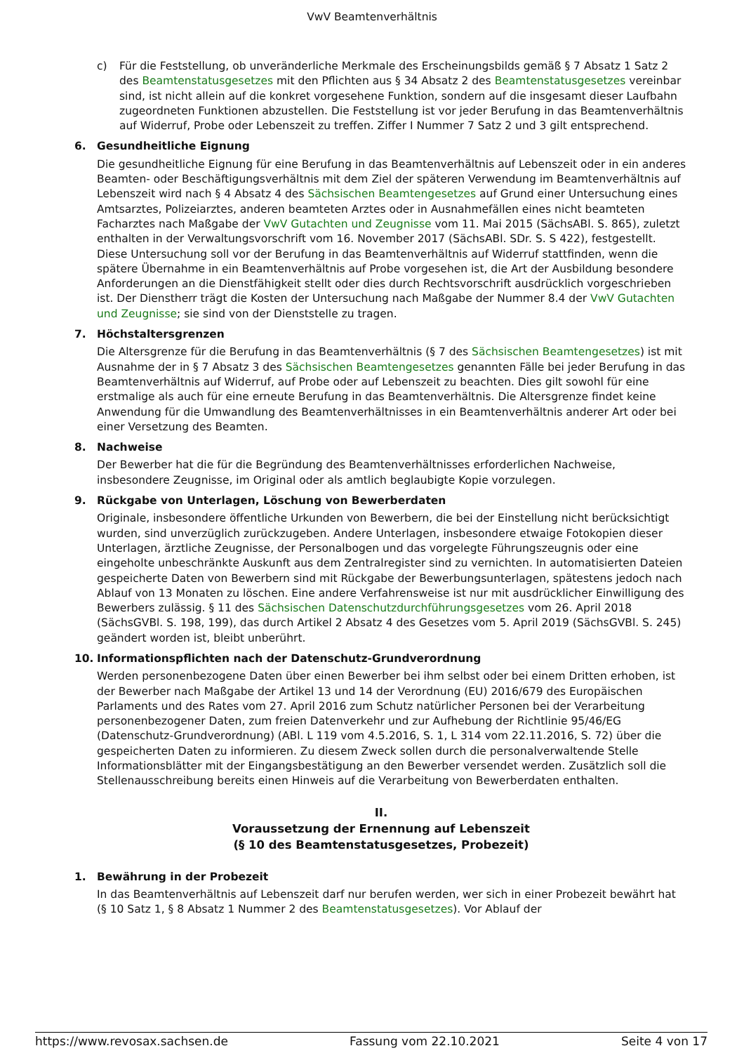VwV Beamtenverhältnis
c) Für die Feststellung, ob unveränderliche Merkmale des Erscheinungsbilds gemäß § 7 Absatz 1 Satz 2 des Beamtenstatusgesetzes mit den Pflichten aus § 34 Absatz 2 des Beamtenstatusgesetzes vereinbar sind, ist nicht allein auf die konkret vorgesehene Funktion, sondern auf die insgesamt dieser Laufbahn zugeordneten Funktionen abzustellen. Die Feststellung ist vor jeder Berufung in das Beamtenverhältnis auf Widerruf, Probe oder Lebenszeit zu treffen. Ziffer I Nummer 7 Satz 2 und 3 gilt entsprechend.
6. Gesundheitliche Eignung
Die gesundheitliche Eignung für eine Berufung in das Beamtenverhältnis auf Lebenszeit oder in ein anderes Beamten- oder Beschäftigungsverhältnis mit dem Ziel der späteren Verwendung im Beamtenverhältnis auf Lebenszeit wird nach § 4 Absatz 4 des Sächsischen Beamtengesetzes auf Grund einer Untersuchung eines Amtsarztes, Polizeiarztes, anderen beamteten Arztes oder in Ausnahmefällen eines nicht beamteten Facharztes nach Maßgabe der VwV Gutachten und Zeugnisse vom 11. Mai 2015 (SächsABl. S. 865), zuletzt enthalten in der Verwaltungsvorschrift vom 16. November 2017 (SächsABl. SDr. S. S 422), festgestellt. Diese Untersuchung soll vor der Berufung in das Beamtenverhältnis auf Widerruf stattfinden, wenn die spätere Übernahme in ein Beamtenverhältnis auf Probe vorgesehen ist, die Art der Ausbildung besondere Anforderungen an die Dienstfähigkeit stellt oder dies durch Rechtsvorschrift ausdrücklich vorgeschrieben ist. Der Dienstherr trägt die Kosten der Untersuchung nach Maßgabe der Nummer 8.4 der VwV Gutachten und Zeugnisse; sie sind von der Dienststelle zu tragen.
7. Höchstaltersgrenzen
Die Altersgrenze für die Berufung in das Beamtenverhältnis (§ 7 des Sächsischen Beamtengesetzes) ist mit Ausnahme der in § 7 Absatz 3 des Sächsischen Beamtengesetzes genannten Fälle bei jeder Berufung in das Beamtenverhältnis auf Widerruf, auf Probe oder auf Lebenszeit zu beachten. Dies gilt sowohl für eine erstmalige als auch für eine erneute Berufung in das Beamtenverhältnis. Die Altersgrenze findet keine Anwendung für die Umwandlung des Beamtenverhältnisses in ein Beamtenverhältnis anderer Art oder bei einer Versetzung des Beamten.
8. Nachweise
Der Bewerber hat die für die Begründung des Beamtenverhältnisses erforderlichen Nachweise, insbesondere Zeugnisse, im Original oder als amtlich beglaubigte Kopie vorzulegen.
9. Rückgabe von Unterlagen, Löschung von Bewerberdaten
Originale, insbesondere öffentliche Urkunden von Bewerbern, die bei der Einstellung nicht berücksichtigt wurden, sind unverzüglich zurückzugeben. Andere Unterlagen, insbesondere etwaige Fotokopien dieser Unterlagen, ärztliche Zeugnisse, der Personalbogen und das vorgelegte Führungszeugnis oder eine eingeholte unbeschränkte Auskunft aus dem Zentralregister sind zu vernichten. In automatisierten Dateien gespeicherte Daten von Bewerbern sind mit Rückgabe der Bewerbungsunterlagen, spätestens jedoch nach Ablauf von 13 Monaten zu löschen. Eine andere Verfahrensweise ist nur mit ausdrücklicher Einwilligung des Bewerbers zulässig. § 11 des Sächsischen Datenschutzdurchführungsgesetzes vom 26. April 2018 (SächsGVBl. S. 198, 199), das durch Artikel 2 Absatz 4 des Gesetzes vom 5. April 2019 (SächsGVBl. S. 245) geändert worden ist, bleibt unberührt.
10. Informationspflichten nach der Datenschutz-Grundverordnung
Werden personenbezogene Daten über einen Bewerber bei ihm selbst oder bei einem Dritten erhoben, ist der Bewerber nach Maßgabe der Artikel 13 und 14 der Verordnung (EU) 2016/679 des Europäischen Parlaments und des Rates vom 27. April 2016 zum Schutz natürlicher Personen bei der Verarbeitung personenbezogener Daten, zum freien Datenverkehr und zur Aufhebung der Richtlinie 95/46/EG (Datenschutz-Grundverordnung) (ABl. L 119 vom 4.5.2016, S. 1, L 314 vom 22.11.2016, S. 72) über die gespeicherten Daten zu informieren. Zu diesem Zweck sollen durch die personalverwaltende Stelle Informationsblätter mit der Eingangsbestätigung an den Bewerber versendet werden. Zusätzlich soll die Stellenausschreibung bereits einen Hinweis auf die Verarbeitung von Bewerberdaten enthalten.
II.
Voraussetzung der Ernennung auf Lebenszeit
(§ 10 des Beamtenstatusgesetzes, Probezeit)
1. Bewährung in der Probezeit
In das Beamtenverhältnis auf Lebenszeit darf nur berufen werden, wer sich in einer Probezeit bewährt hat (§ 10 Satz 1, § 8 Absatz 1 Nummer 2 des Beamtenstatusgesetzes). Vor Ablauf der
https://www.revosax.sachsen.de Fassung vom 22.10.2021 Seite 4 von 17